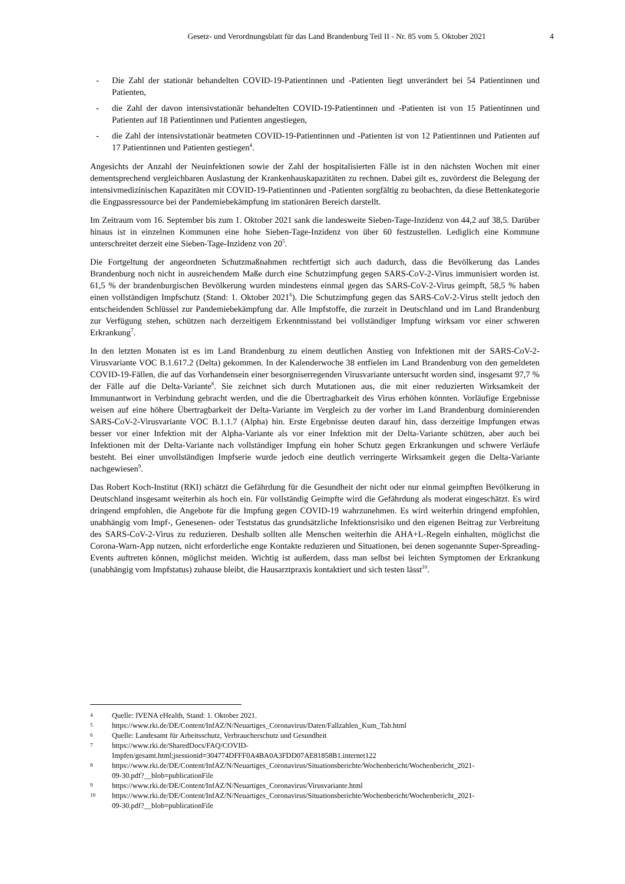Gesetz- und Verordnungsblatt für das Land Brandenburg Teil II - Nr. 85 vom 5. Oktober 2021 4
- Die Zahl der stationär behandelten COVID-19-Patientinnen und -Patienten liegt unverändert bei 54 Patientinnen und Patienten,
- die Zahl der davon intensivstationär behandelten COVID-19-Patientinnen und -Patienten ist von 15 Patientinnen und Patienten auf 18 Patientinnen und Patienten angestiegen,
- die Zahl der intensivstationär beatmeten COVID-19-Patientinnen und -Patienten ist von 12 Patientinnen und Patienten auf 17 Patientinnen und Patienten gestiegen<sup>4</sup>.
Angesichts der Anzahl der Neuinfektionen sowie der Zahl der hospitalisierten Fälle ist in den nächsten Wochen mit einer dementsprechend vergleichbaren Auslastung der Krankenhauskapazitäten zu rechnen. Dabei gilt es, zuvörderst die Belegung der intensivmedizinischen Kapazitäten mit COVID-19-Patientinnen und -Patienten sorgfältig zu beobachten, da diese Bettenkategorie die Engpassressource bei der Pandemiebekämpfung im stationären Bereich darstellt.
Im Zeitraum vom 16. September bis zum 1. Oktober 2021 sank die landesweite Sieben-Tage-Inzidenz von 44,2 auf 38,5. Darüber hinaus ist in einzelnen Kommunen eine hohe Sieben-Tage-Inzidenz von über 60 festzustellen. Lediglich eine Kommune unterschreitet derzeit eine Sieben-Tage-Inzidenz von 20<sup>5</sup>.
Die Fortgeltung der angeordneten Schutzmaßnahmen rechtfertigt sich auch dadurch, dass die Bevölkerung das Landes Brandenburg noch nicht in ausreichendem Maße durch eine Schutzimpfung gegen SARS-CoV-2-Virus immunisiert worden ist. 61,5 % der brandenburgischen Bevölkerung wurden mindestens einmal gegen das SARS-CoV-2-Virus geimpft, 58,5 % haben einen vollständigen Impfschutz (Stand: 1. Oktober 2021<sup>6</sup>). Die Schutzimpfung gegen das SARS-CoV-2-Virus stellt jedoch den entscheidenden Schlüssel zur Pandemiebekämpfung dar. Alle Impfstoffe, die zurzeit in Deutschland und im Land Brandenburg zur Verfügung stehen, schützen nach derzeitigem Erkenntnisstand bei vollständiger Impfung wirksam vor einer schweren Erkrankung<sup>7</sup>.
In den letzten Monaten ist es im Land Brandenburg zu einem deutlichen Anstieg von Infektionen mit der SARS-CoV-2-Virusvariante VOC B.1.617.2 (Delta) gekommen. In der Kalenderwoche 38 entfielen im Land Brandenburg von den gemeldeten COVID-19-Fällen, die auf das Vorhandensein einer besorgniserregenden Virusvariante untersucht worden sind, insgesamt 97,7 % der Fälle auf die Delta-Variante<sup>8</sup>. Sie zeichnet sich durch Mutationen aus, die mit einer reduzierten Wirksamkeit der Immunantwort in Verbindung gebracht werden, und die die Übertragbarkeit des Virus erhöhen könnten. Vorläufige Ergebnisse weisen auf eine höhere Übertragbarkeit der Delta-Variante im Vergleich zu der vorher im Land Brandenburg dominierenden SARS-CoV-2-Virusvariante VOC B.1.1.7 (Alpha) hin. Erste Ergebnisse deuten darauf hin, dass derzeitige Impfungen etwas besser vor einer Infektion mit der Alpha-Variante als vor einer Infektion mit der Delta-Variante schützen, aber auch bei Infektionen mit der Delta-Variante nach vollständiger Impfung ein hoher Schutz gegen Erkrankungen und schwere Verläufe besteht. Bei einer unvollständigen Impfserie wurde jedoch eine deutlich verringerte Wirksamkeit gegen die Delta-Variante nachgewiesen<sup>9</sup>.
Das Robert Koch-Institut (RKI) schätzt die Gefährdung für die Gesundheit der nicht oder nur einmal geimpften Bevölkerung in Deutschland insgesamt weiterhin als hoch ein. Für vollständig Geimpfte wird die Gefährdung als moderat eingeschätzt. Es wird dringend empfohlen, die Angebote für die Impfung gegen COVID-19 wahrzunehmen. Es wird weiterhin dringend empfohlen, unabhängig vom Impf-, Genesenen- oder Teststatus das grundsätzliche Infektionsrisiko und den eigenen Beitrag zur Verbreitung des SARS-CoV-2-Virus zu reduzieren. Deshalb sollten alle Menschen weiterhin die AHA+L-Regeln einhalten, möglichst die Corona-Warn-App nutzen, nicht erforderliche enge Kontakte reduzieren und Situationen, bei denen sogenannte Super-Spreading-Events auftreten können, möglichst meiden. Wichtig ist außerdem, dass man selbst bei leichten Symptomen der Erkrankung (unabhängig vom Impfstatus) zuhause bleibt, die Hausarztpraxis kontaktiert und sich testen lässt<sup>10</sup>.
4 Quelle: IVENA eHealth, Stand: 1. Oktober 2021.
5 https://www.rki.de/DE/Content/InfAZ/N/Neuartiges_Coronavirus/Daten/Fallzahlen_Kum_Tab.html
6 Quelle: Landesamt für Arbeitsschutz, Verbraucherschutz und Gesundheit
7 https://www.rki.de/SharedDocs/FAQ/COVID-
Impfen/gesamt.html;jsessionid=304774DFFF0A4BA0A3FDD07AE81858B1.internet122
8 https://www.rki.de/DE/Content/InfAZ/N/Neuartiges_Coronavirus/Situationsberichte/Wochenbericht/Wochenbericht_2021-
09-30.pdf?__blob=publicationFile
9 https://www.rki.de/DE/Content/InfAZ/N/Neuartiges_Coronavirus/Virusvariante.html
10 https://www.rki.de/DE/Content/InfAZ/N/Neuartiges_Coronavirus/Situationsberichte/Wochenbericht/Wochenbericht_2021-
09-30.pdf?__blob=publicationFile